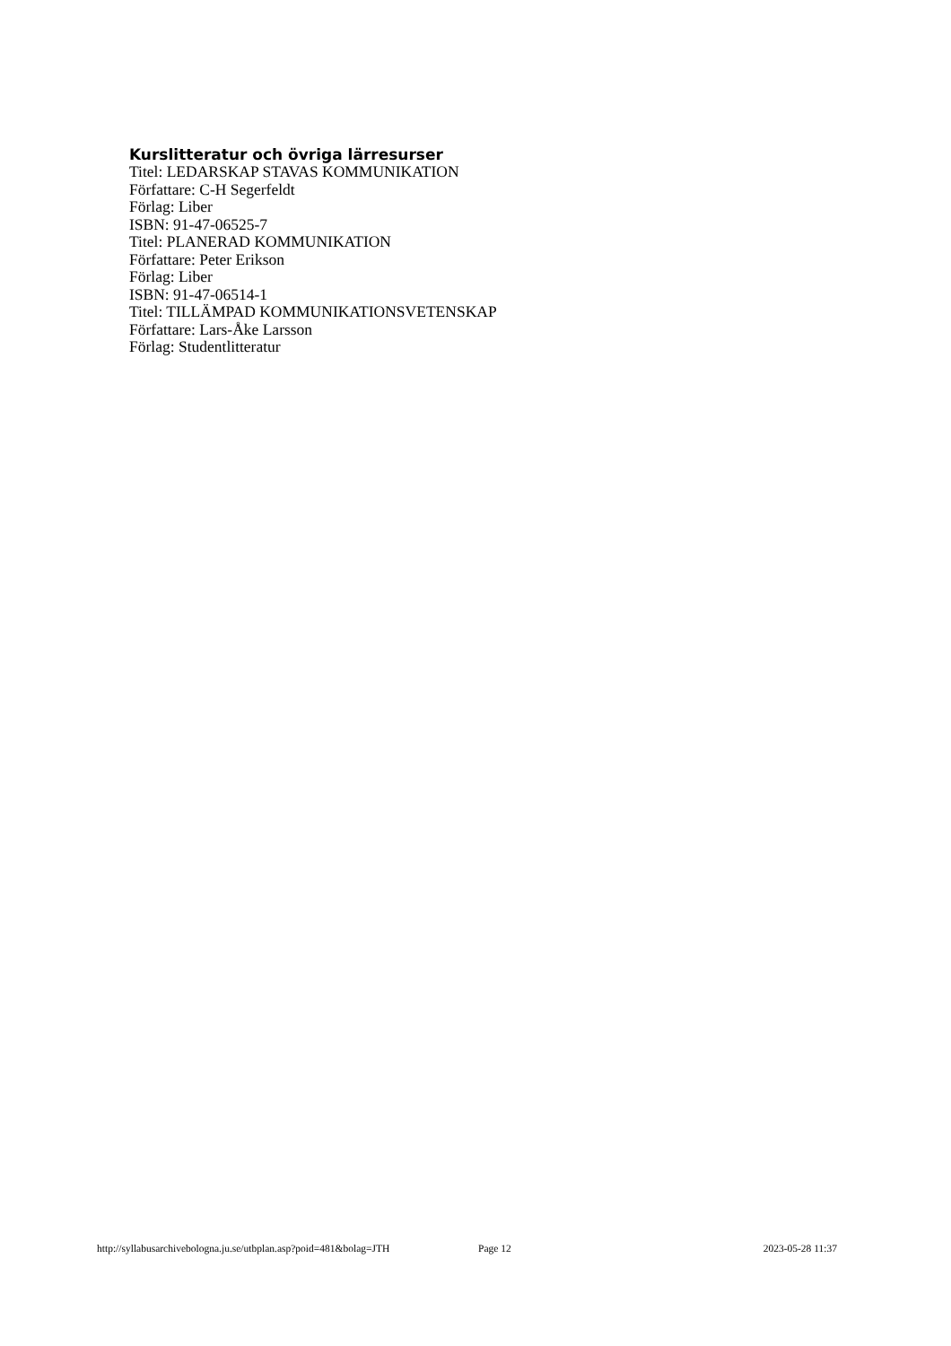Kurslitteratur och övriga lärresurser
Titel: LEDARSKAP STAVAS KOMMUNIKATION
Författare: C-H Segerfeldt
Förlag: Liber
ISBN: 91-47-06525-7
Titel: PLANERAD KOMMUNIKATION
Författare: Peter Erikson
Förlag: Liber
ISBN: 91-47-06514-1
Titel: TILLÄMPAD KOMMUNIKATIONSVETENSKAP
Författare: Lars-Åke Larsson
Förlag: Studentlitteratur
http://syllabusarchivebologna.ju.se/utbplan.asp?poid=481&bolag=JTH Page 12 2023-05-28 11:37